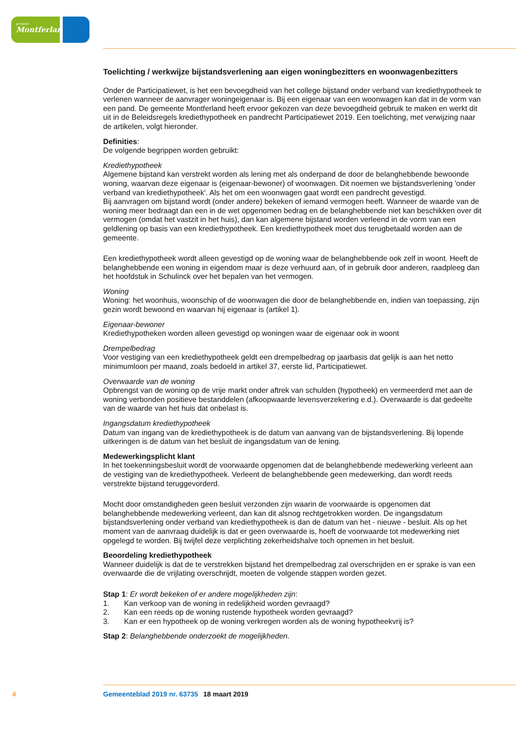gemeente
Montferland
Toelichting / werkwijze bijstandsverlening aan eigen woningbezitters en woonwagenbezitters
Onder de Participatiewet, is het een bevoegdheid van het college bijstand onder verband van krediethypotheek te verlenen wanneer de aanvrager woningeigenaar is. Bij een eigenaar van een woonwagen kan dat in de vorm van een pand. De gemeente Montferland heeft ervoor gekozen van deze bevoegdheid gebruik te maken en werkt dit uit in de Beleidsregels krediethypotheek en pandrecht Participatiewet 2019. Een toelichting, met verwijzing naar de artikelen, volgt hieronder.
Definities:
De volgende begrippen worden gebruikt:
Krediethypotheek
Algemene bijstand kan verstrekt worden als lening met als onderpand de door de belanghebbende bewoonde woning, waarvan deze eigenaar is (eigenaar-bewoner) of woonwagen. Dit noemen we bijstandsverlening 'onder verband van krediethypotheek'. Als het om een woonwagen gaat wordt een pandrecht gevestigd.
Bij aanvragen om bijstand wordt (onder andere) bekeken of iemand vermogen heeft. Wanneer de waarde van de woning meer bedraagt dan een in de wet opgenomen bedrag en de belanghebbende niet kan beschikken over dit vermogen (omdat het vastzit in het huis), dan kan algemene bijstand worden verleend in de vorm van een geldlening op basis van een krediethypotheek. Een krediethypotheek moet dus terugbetaald worden aan de gemeente.
Een krediethypotheek wordt alleen gevestigd op de woning waar de belanghebbende ook zelf in woont. Heeft de belanghebbende een woning in eigendom maar is deze verhuurd aan, of in gebruik door anderen, raadpleeg dan het hoofdstuk in Schulinck over het bepalen van het vermogen.
Woning
Woning: het woonhuis, woonschip of de woonwagen die door de belanghebbende en, indien van toepassing, zijn gezin wordt bewoond en waarvan hij eigenaar is (artikel 1).
Eigenaar-bewoner
Krediethypotheken worden alleen gevestigd op woningen waar de eigenaar ook in woont
Drempelbedrag
Voor vestiging van een krediethypotheek geldt een drempelbedrag op jaarbasis dat gelijk is aan het netto minimumloon per maand, zoals bedoeld in artikel 37, eerste lid, Participatiewet.
Overwaarde van de woning
Opbrengst van de woning op de vrije markt onder aftrek van schulden (hypotheek) en vermeerderd met aan de woning verbonden positieve bestanddelen (afkoopwaarde levensverzekering e.d.). Overwaarde is dat gedeelte van de waarde van het huis dat onbelast is.
Ingangsdatum krediethypotheek
Datum van ingang van de krediethypotheek is de datum van aanvang van de bijstandsverlening. Bij lopende uitkeringen is de datum van het besluit de ingangsdatum van de lening.
Medewerkingsplicht klant
In het toekenningsbesluit wordt de voorwaarde opgenomen dat de belanghebbende medewerking verleent aan de vestiging van de krediethypotheek. Verleent de belanghebbende geen medewerking, dan wordt reeds verstrekte bijstand teruggevorderd.
Mocht door omstandigheden geen besluit verzonden zijn waarin de voorwaarde is opgenomen dat belanghebbende medewerking verleent, dan kan dit alsnog rechtgetrokken worden. De ingangsdatum bijstandsverlening onder verband van krediethypotheek is dan de datum van het - nieuwe - besluit. Als op het moment van de aanvraag duidelijk is dat er geen overwaarde is, hoeft de voorwaarde tot medewerking niet opgelegd te worden. Bij twijfel deze verplichting zekerheidshalve toch opnemen in het besluit.
Beoordeling krediethypotheek
Wanneer duidelijk is dat de te verstrekken bijstand het drempelbedrag zal overschrijden en er sprake is van een overwaarde die de vrijlating overschrijdt, moeten de volgende stappen worden gezet.
Stap 1: Er wordt bekeken of er andere mogelijkheden zijn:
1. Kan verkoop van de woning in redelijkheid worden gevraagd?
2. Kan een reeds op de woning rustende hypotheek worden gevraagd?
3. Kan er een hypotheek op de woning verkregen worden als de woning hypotheekvrij is?
Stap 2: Belanghebbende onderzoekt de mogelijkheden.
4 Gemeenteblad 2019 nr. 63735 18 maart 2019